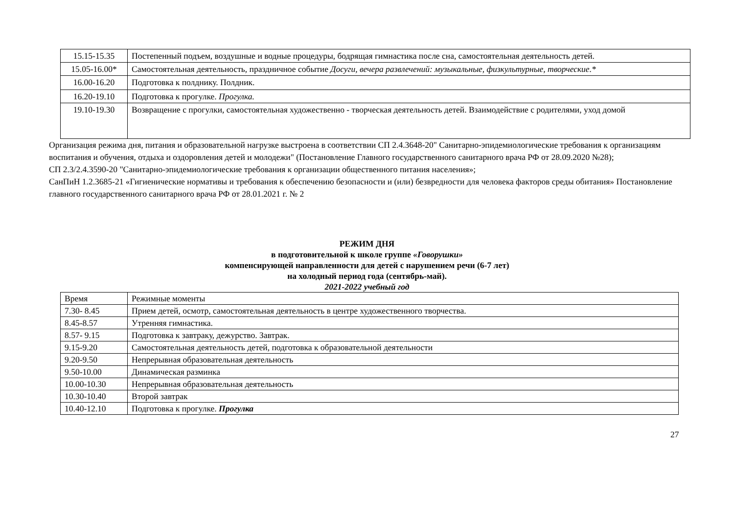| 15.15-15.35 | Постепенный подъем, воздушные и водные процедуры, бодрящая гимнастика после сна, самостоятельная деятельность детей. |
| 15.05-16.00* | Самостоятельная деятельность, праздничное событие Досуги, вечера развлечений: музыкальные, физкультурные, творческие.* |
| 16.00-16.20 | Подготовка к полднику. Полдник. |
| 16.20-19.10 | Подготовка к прогулке. Прогулка. |
| 19.10-19.30 | Возвращение с прогулки, самостоятельная художественно - творческая деятельность детей. Взаимодействие с родителями, уход домой |
Организация режима дня, питания и образовательной нагрузке выстроена в соответствии СП 2.4.3648-20" Санитарно-эпидемиологические требования к организациям воспитания и обучения, отдыха и оздоровления детей и молодежи" (Постановление Главного государственного санитарного врача РФ от 28.09.2020 №28);
СП 2.3/2.4.3590-20 "Санитарно-эпидемиологические требования к организации общественного питания населения»;
СанПиН 1.2.3685-21 «Гигиенические нормативы и требования к обеспечению безопасности и (или) безвредности для человека факторов среды обитания» Постановление главного государственного санитарного врача РФ от 28.01.2021 г. № 2
РЕЖИМ ДНЯ
в подготовительной к школе группе «Говорушки»
компенсирующей направленности для детей с нарушением речи (6-7 лет)
на холодный период года (сентябрь-май).
2021-2022 учебный год
| Время | Режимные моменты |
| 7.30- 8.45 | Прием детей, осмотр, самостоятельная деятельность в центре художественного творчества. |
| 8.45-8.57 | Утренняя гимнастика. |
| 8.57- 9.15 | Подготовка к завтраку, дежурство. Завтрак. |
| 9.15-9.20 | Самостоятельная деятельность детей, подготовка к образовательной деятельности |
| 9.20-9.50 | Непрерывная образовательная деятельность |
| 9.50-10.00 | Динамическая разминка |
| 10.00-10.30 | Непрерывная образовательная деятельность |
| 10.30-10.40 | Второй завтрак |
| 10.40-12.10 | Подготовка к прогулке. Прогулка |
27